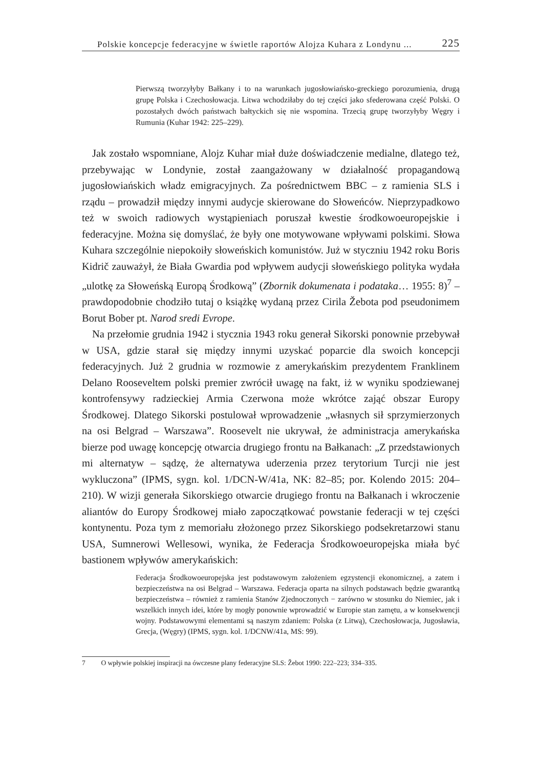Polskie koncepcje federacyjne w świetle raportów Alojza Kuhara z Londynu ... 225
Pierwszą tworzyłyby Bałkany i to na warunkach jugosłowiańsko-greckiego porozumienia, drugą grupę Polska i Czechosłowacja. Litwa wchodziłaby do tej części jako sfederowana część Polski. O pozostałych dwóch państwach bałtyckich się nie wspomina. Trzecią grupę tworzyłyby Węgry i Rumunia (Kuhar 1942: 225–229).
Jak zostało wspomniane, Alojz Kuhar miał duże doświadczenie medialne, dlatego też, przebywając w Londynie, został zaangażowany w działalność propagandową jugosłowiańskich władz emigracyjnych. Za pośrednictwem BBC – z ramienia SLS i rządu – prowadził między innymi audycje skierowane do Słoweńców. Nieprzypadkowo też w swoich radiowych wystąpieniach poruszał kwestie środkowoeuropejskie i federacyjne. Można się domyślać, że były one motywowane wpływami polskimi. Słowa Kuhara szczególnie niepokoiły słoweńskich komunistów. Już w styczniu 1942 roku Boris Kidrič zauważył, że Biała Gwardia pod wpływem audycji słoweńskiego polityka wydała „ulotkę za Słoweńską Europą Środkową” (Zbornik dokumenata i podataka… 1955: 8)<sup>7</sup> – prawdopodobnie chodziło tutaj o książkę wydaną przez Cirila Žebota pod pseudonimem Borut Bober pt. Narod sredi Evrope.
Na przełomie grudnia 1942 i stycznia 1943 roku generał Sikorski ponownie przebywał w USA, gdzie starał się między innymi uzyskać poparcie dla swoich koncepcji federacyjnych. Już 2 grudnia w rozmowie z amerykańskim prezydentem Franklinem Delano Rooseveltem polski premier zwrócił uwagę na fakt, iż w wyniku spodziewanej kontrofensywy radzieckiej Armia Czerwona może wkrótce zająć obszar Europy Środkowej. Dlatego Sikorski postulował wprowadzenie „własnych sił sprzymierzonych na osi Belgrad – Warszawa”. Roosevelt nie ukrywał, że administracja amerykańska bierze pod uwagę koncepcję otwarcia drugiego frontu na Bałkanach: „Z przedstawionych mi alternatyw – sądzę, że alternatywa uderzenia przez terytorium Turcji nie jest wykluczona” (IPMS, sygn. kol. 1/DCN-W/41a, NK: 82–85; por. Kolendo 2015: 204–210). W wizji generała Sikorskiego otwarcie drugiego frontu na Bałkanach i wkroczenie aliantów do Europy Środkowej miało zapoczątkować powstanie federacji w tej części kontynentu. Poza tym z memoriału złożonego przez Sikorskiego podsekretarzowi stanu USA, Sumnerowi Wellesowi, wynika, że Federacja Środkowoeuropejska miała być bastionem wpływów amerykańskich:
Federacja Środkowoeuropejska jest podstawowym założeniem egzystencji ekonomicznej, a zatem i bezpieczeństwa na osi Belgrad – Warszawa. Federacja oparta na silnych podstawach będzie gwarantką bezpieczeństwa – również z ramienia Stanów Zjednoczonych − zarówno w stosunku do Niemiec, jak i wszelkich innych idei, które by mogły ponownie wprowadzić w Europie stan zamętu, a w konsekwencji wojny. Podstawowymi elementami są naszym zdaniem: Polska (z Litwą), Czechosłowacja, Jugosławia, Grecja, (Węgry) (IPMS, sygn. kol. 1/DCNW/41a, MS: 99).
7 O wpływie polskiej inspiracji na ówczesne plany federacyjne SLS: Žebot 1990: 222–223; 334–335.